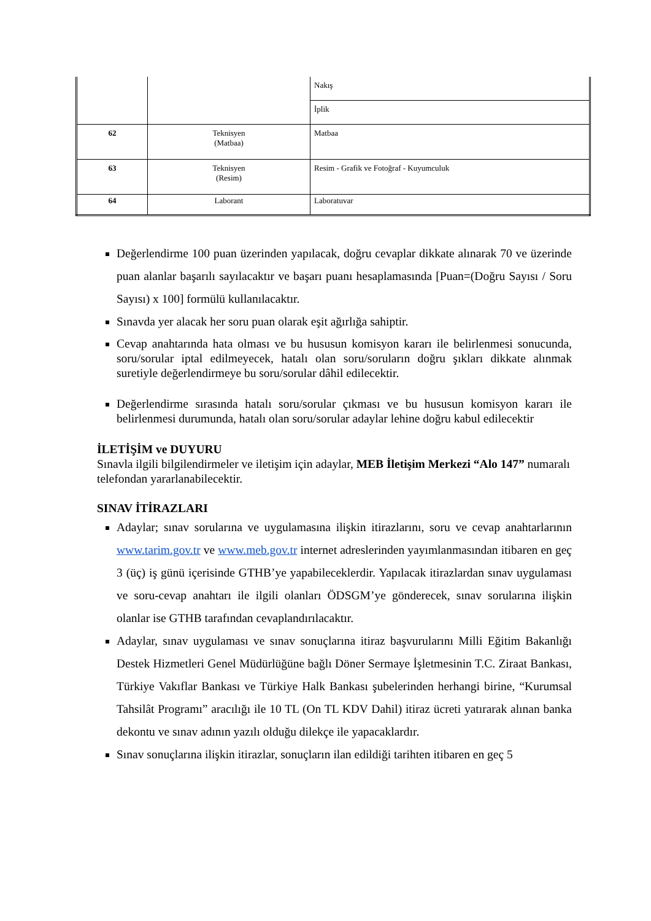| | | Nakış |
| | | İplik |
| 62 | Teknisyen (Matbaa) | Matbaa |
| 63 | Teknisyen (Resim) | Resim - Grafik ve Fotoğraf - Kuyumculuk |
| 64 | Laborant | Laboratuvar |
Değerlendirme 100 puan üzerinden yapılacak, doğru cevaplar dikkate alınarak 70 ve üzerinde puan alanlar başarılı sayılacaktır ve başarı puanı hesaplamasında [Puan=(Doğru Sayısı / Soru Sayısı) x 100] formülü kullanılacaktır.
Sınavda yer alacak her soru puan olarak eşit ağırlığa sahiptir.
Cevap anahtarında hata olması ve bu hususun komisyon kararı ile belirlenmesi sonucunda, soru/sorular iptal edilmeyecek, hatalı olan soru/soruların doğru şıkları dikkate alınmak suretiyle değerlendirmeye bu soru/sorular dâhil edilecektir.
Değerlendirme sırasında hatalı soru/sorular çıkması ve bu hususun komisyon kararı ile belirlenmesi durumunda, hatalı olan soru/sorular adaylar lehine doğru kabul edilecektir
İLETİŞİM ve DUYURU
Sınavla ilgili bilgilendirmeler ve iletişim için adaylar, MEB İletişim Merkezi “Alo 147” numaralı telefondan yararlanabilecektir.
SINAV İTİRAZLARI
Adaylar; sınav sorularına ve uygulamasına ilişkin itirazlarını, soru ve cevap anahtarlarının www.tarim.gov.tr ve www.meb.gov.tr internet adreslerinden yayımlanmasından itibaren en geç 3 (üç) iş günü içerisinde GTHB’ye yapabileceklerdir. Yapılacak itirazlardan sınav uygulaması ve soru-cevap anahtarı ile ilgili olanları ÖDSGM’ye gönderecek, sınav sorularına ilişkin olanlar ise GTHB tarafından cevaplandırılacaktır.
Adaylar, sınav uygulaması ve sınav sonuçlarına itiraz başvurularını Milli Eğitim Bakanlığı Destek Hizmetleri Genel Müdürlüğüne bağlı Döner Sermaye İşletmesinin T.C. Ziraat Bankası, Türkiye Vakıflar Bankası ve Türkiye Halk Bankası şubelerinden herhangi birine, “Kurumsal Tahsilât Programı” aracılığı ile 10 TL (On TL KDV Dahil) itiraz ücreti yatırarak alınan banka dekontu ve sınav adının yazılı olduğu dilekçe ile yapacaklardır.
Sınav sonuçlarına ilişkin itirazlar, sonuçların ilan edildiği tarihten itibaren en geç 5